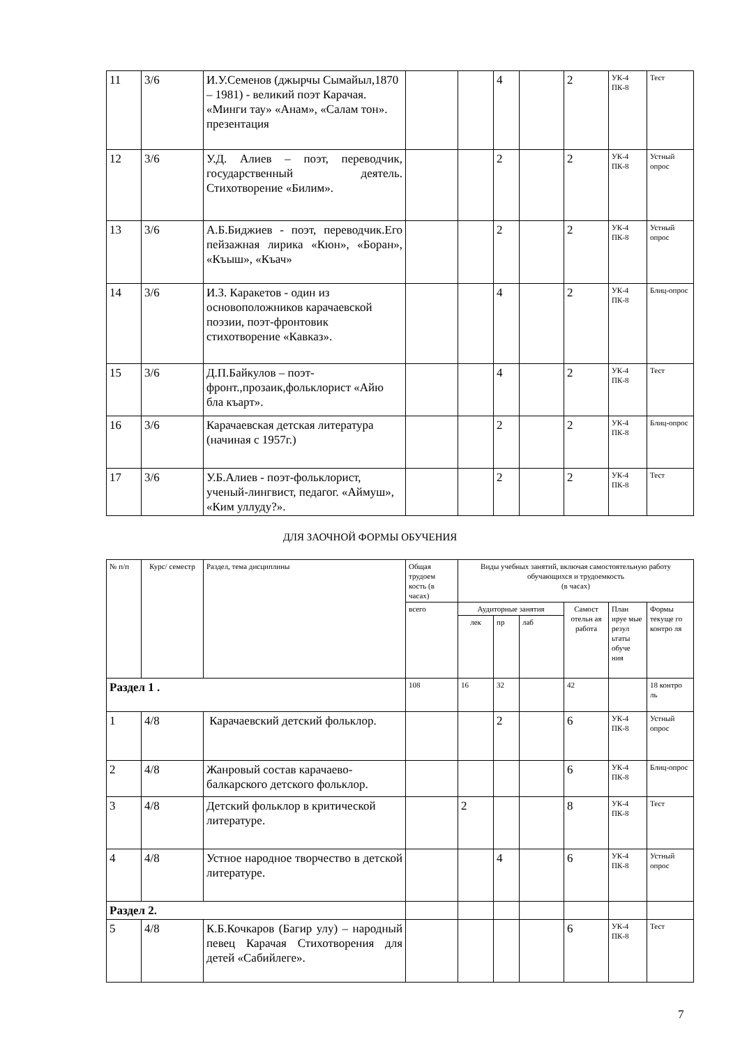| 11 | 3/6 | И.У.Семенов (джырчы Сымайыл,1870 – 1981) - великий поэт Карачая. «Минги тау» «Анам», «Салам тон». презентация | | | 4 | | 2 | УК-4 ПК-8 | Тест |
| 12 | 3/6 | У.Д. Алиев – поэт, переводчик, государственный деятель. Стихотворение «Билим». | | | 2 | | 2 | УК-4 ПК-8 | Устный опрос |
| 13 | 3/6 | А.Б.Биджиев - поэт, переводчик.Его пейзажная лирика «Кюн», «Боран», «Къыш», «Къач» | | | 2 | | 2 | УК-4 ПК-8 | Устный опрос |
| 14 | 3/6 | И.З. Каракетов - один из основоположников карачаевской поэзии, поэт-фронтовик стихотворение «Кавказ». | | | 4 | | 2 | УК-4 ПК-8 | Блиц-опрос |
| 15 | 3/6 | Д.П.Байкулов – поэт-фронт.,прозаик,фольклорист «Айю бла къарт». | | | 4 | | 2 | УК-4 ПК-8 | Тест |
| 16 | 3/6 | Карачаевская детская литература (начиная с 1957г.) | | | 2 | | 2 | УК-4 ПК-8 | Блиц-опрос |
| 17 | 3/6 | У.Б.Алиев - поэт-фольклорист, ученый-лингвист, педагог. «Аймуш», «Ким уллуду?». | | | 2 | | 2 | УК-4 ПК-8 | Тест |
ДЛЯ ЗАОЧНОЙ ФОРМЫ ОБУЧЕНИЯ
| № п/п | Курс/ семестр | Раздел, тема дисциплины | Общая трудоем кость (в часах) | Виды учебных занятий, включая самостоятельную работу обучающихся и трудоемкость (в часах) | | | | | |
| --- | --- | --- | --- | --- | --- | --- | --- | --- | --- |
| | | | всего | Аудиторные занятия | | | Самост отельн ая работа | План ируе мые резул ьтаты обуче ния | Формы текуще го контро ля |
| | | | | лек | пр | лаб | | | |
| Раздел 1 . | | | 108 | 16 | 32 | | 42 | | 18 контро ль |
| 1 | 4/8 | Карачаевский детский фольклор. | | | 2 | | 6 | УК-4 ПК-8 | Устный опрос |
| 2 | 4/8 | Жанровый состав карачаево-балкарского детского фольклор. | | | | | 6 | УК-4 ПК-8 | Блиц-опрос |
| 3 | 4/8 | Детский фольклор в критической литературе. | | 2 | | | 8 | УК-4 ПК-8 | Тест |
| 4 | 4/8 | Устное народное творчество в детской литературе. | | | 4 | | 6 | УК-4 ПК-8 | Устный опрос |
| Раздел 2. | | | | | | | | | |
| 5 | 4/8 | К.Б.Кочкаров (Багир улу) – народный певец Карачая Стихотворения для детей «Сабийлеге». | | | | | 6 | УК-4 ПК-8 | Тест |
7